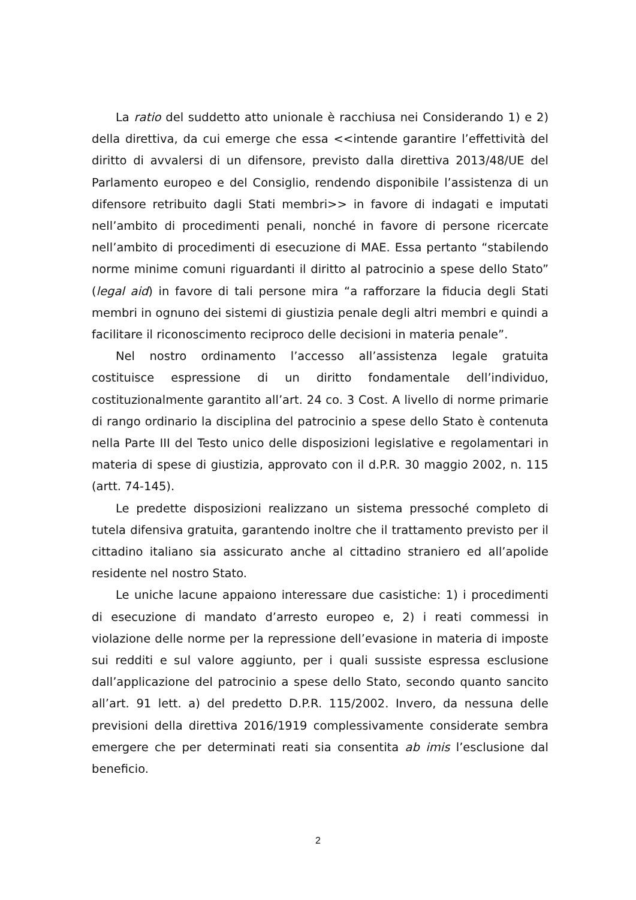La ratio del suddetto atto unionale è racchiusa nei Considerando 1) e 2) della direttiva, da cui emerge che essa <<intende garantire l’effettività del diritto di avvalersi di un difensore, previsto dalla direttiva 2013/48/UE del Parlamento europeo e del Consiglio, rendendo disponibile l’assistenza di un difensore retribuito dagli Stati membri>> in favore di indagati e imputati nell’ambito di procedimenti penali, nonché in favore di persone ricercate nell’ambito di procedimenti di esecuzione di MAE. Essa pertanto “stabilendo norme minime comuni riguardanti il diritto al patrocinio a spese dello Stato” (legal aid) in favore di tali persone mira “a rafforzare la fiducia degli Stati membri in ognuno dei sistemi di giustizia penale degli altri membri e quindi a facilitare il riconoscimento reciproco delle decisioni in materia penale”.
Nel nostro ordinamento l’accesso all’assistenza legale gratuita costituisce espressione di un diritto fondamentale dell’individuo, costituzionalmente garantito all’art. 24 co. 3 Cost. A livello di norme primarie di rango ordinario la disciplina del patrocinio a spese dello Stato è contenuta nella Parte III del Testo unico delle disposizioni legislative e regolamentari in materia di spese di giustizia, approvato con il d.P.R. 30 maggio 2002, n. 115 (artt. 74-145).
Le predette disposizioni realizzano un sistema pressoché completo di tutela difensiva gratuita, garantendo inoltre che il trattamento previsto per il cittadino italiano sia assicurato anche al cittadino straniero ed all’apolide residente nel nostro Stato.
Le uniche lacune appaiono interessare due casistiche: 1) i procedimenti di esecuzione di mandato d’arresto europeo e, 2) i reati commessi in violazione delle norme per la repressione dell’evasione in materia di imposte sui redditi e sul valore aggiunto, per i quali sussiste espressa esclusione dall’applicazione del patrocinio a spese dello Stato, secondo quanto sancito all’art. 91 lett. a) del predetto D.P.R. 115/2002. Invero, da nessuna delle previsioni della direttiva 2016/1919 complessivamente considerate sembra emergere che per determinati reati sia consentita ab imis l’esclusione dal beneficio.
2